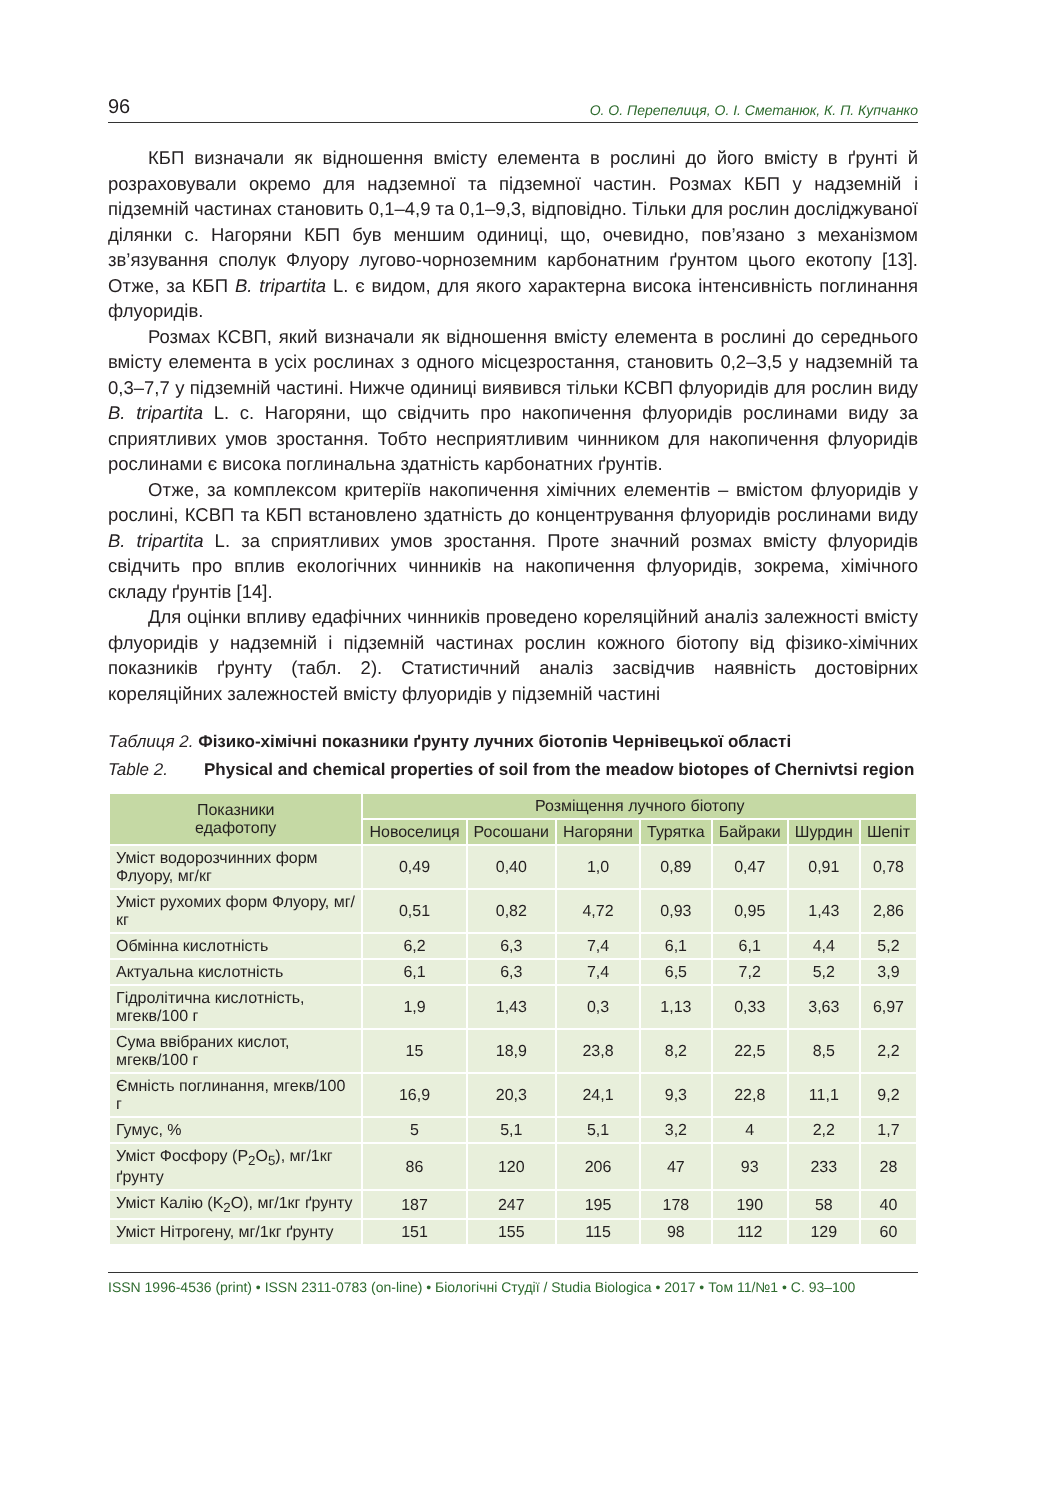96 О. О. Перепелиця, О. І. Сметанюк, К. П. Купчанко
КБП визначали як відношення вмісту елемента в рослині до його вмісту в ґрунті й розраховували окремо для надземної та підземної частин. Розмах КБП у надземній і підземній частинах становить 0,1–4,9 та 0,1–9,3, відповідно. Тільки для рослин досліджуваної ділянки с. Нагоряни КБП був меншим одиниці, що, очевидно, пов’язано з механізмом зв’язування сполук Флуору лугово-чорноземним карбонатним ґрунтом цього екотопу [13]. Отже, за КБП B. tripartita L. є видом, для якого характерна висока інтенсивність поглинання флуоридів.
Розмах КСВП, який визначали як відношення вмісту елемента в рослині до середнього вмісту елемента в усіх рослинах з одного місцезростання, становить 0,2–3,5 у надземній та 0,3–7,7 у підземній частині. Нижче одиниці виявився тільки КСВП флуоридів для рослин виду B. tripartita L. с. Нагоряни, що свідчить про накопичення флуоридів рослинами виду за сприятливих умов зростання. Тобто несприятливим чинником для накопичення флуоридів рослинами є висока поглинальна здатність карбонатних ґрунтів.
Отже, за комплексом критеріїв накопичення хімічних елементів – вмістом флуоридів у рослині, КСВП та КБП встановлено здатність до концентрування флуоридів рослинами виду B. tripartita L. за сприятливих умов зростання. Проте значний розмах вмісту флуоридів свідчить про вплив екологічних чинників на накопичення флуоридів, зокрема, хімічного складу ґрунтів [14].
Для оцінки впливу едафічних чинників проведено кореляційний аналіз залежності вмісту флуоридів у надземній і підземній частинах рослин кожного біотопу від фізико-хімічних показників ґрунту (табл. 2). Статистичний аналіз засвідчив наявність достовірних кореляційних залежностей вмісту флуоридів у підземній частині
Таблиця 2. Фізико-хімічні показники ґрунту лучних біотопів Чернівецької області
Table 2. Physical and chemical properties of soil from the meadow biotopes of Chernivtsi region
| Показники едафотопу | Розміщення лучного біотопу | | | | | | |
| --- | --- | --- | --- | --- | --- | --- | --- |
| | Новоселиця | Росошани | Нагоряни | Турятка | Байраки | Шурдин | Шепіт |
| Уміст водорозчинних форм Флуору, мг/кг | 0,49 | 0,40 | 1,0 | 0,89 | 0,47 | 0,91 | 0,78 |
| Уміст рухомих форм Флуору, мг/кг | 0,51 | 0,82 | 4,72 | 0,93 | 0,95 | 1,43 | 2,86 |
| Обмінна кислотність | 6,2 | 6,3 | 7,4 | 6,1 | 6,1 | 4,4 | 5,2 |
| Актуальна кислотність | 6,1 | 6,3 | 7,4 | 6,5 | 7,2 | 5,2 | 3,9 |
| Гідролітична кислотність, мгекв/100 г | 1,9 | 1,43 | 0,3 | 1,13 | 0,33 | 3,63 | 6,97 |
| Сума ввібраних кислот, мгекв/100 г | 15 | 18,9 | 23,8 | 8,2 | 22,5 | 8,5 | 2,2 |
| Ємність поглинання, мгекв/100 г | 16,9 | 20,3 | 24,1 | 9,3 | 22,8 | 11,1 | 9,2 |
| Гумус, % | 5 | 5,1 | 5,1 | 3,2 | 4 | 2,2 | 1,7 |
| Уміст Фосфору (P<sub>2</sub>O<sub>5</sub>), мг/1кг ґрунту | 86 | 120 | 206 | 47 | 93 | 233 | 28 |
| Уміст Калію (K<sub>2</sub>O), мг/1кг ґрунту | 187 | 247 | 195 | 178 | 190 | 58 | 40 |
| Уміст Нітрогену, мг/1кг ґрунту | 151 | 155 | 115 | 98 | 112 | 129 | 60 |
ISSN 1996-4536 (print) • ISSN 2311-0783 (on-line) • Біологічні Студії / Studia Biologica • 2017 • Том 11/№1 • С. 93–100